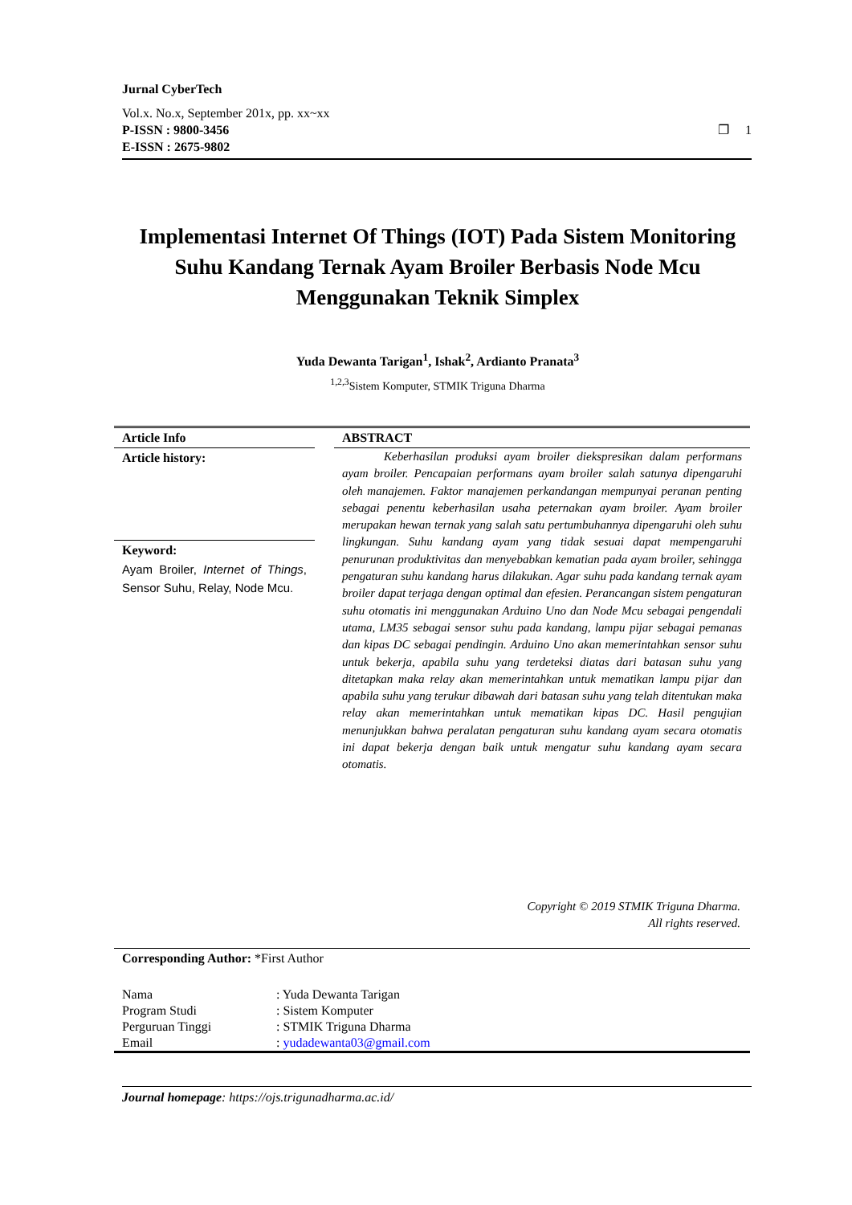Jurnal CyberTech
Vol.x. No.x, September 201x, pp. xx~xx
P-ISSN : 9800-3456 ❐ 1
E-ISSN : 2675-9802
Implementasi Internet Of Things (IOT) Pada Sistem Monitoring Suhu Kandang Ternak Ayam Broiler Berbasis Node Mcu Menggunakan Teknik Simplex
Yuda Dewanta Tarigan<sup>1</sup>, Ishak<sup>2</sup>, Ardianto Pranata<sup>3</sup>
<sup>1,2,3</sup>Sistem Komputer, STMIK Triguna Dharma
Article Info
Article history:
Keyword:
Ayam Broiler, Internet of Things, Sensor Suhu, Relay, Node Mcu.
ABSTRACT
Keberhasilan produksi ayam broiler diekspresikan dalam performans ayam broiler. Pencapaian performans ayam broiler salah satunya dipengaruhi oleh manajemen. Faktor manajemen perkandangan mempunyai peranan penting sebagai penentu keberhasilan usaha peternakan ayam broiler. Ayam broiler merupakan hewan ternak yang salah satu pertumbuhannya dipengaruhi oleh suhu lingkungan. Suhu kandang ayam yang tidak sesuai dapat mempengaruhi penurunan produktivitas dan menyebabkan kematian pada ayam broiler, sehingga pengaturan suhu kandang harus dilakukan. Agar suhu pada kandang ternak ayam broiler dapat terjaga dengan optimal dan efesien. Perancangan sistem pengaturan suhu otomatis ini menggunakan Arduino Uno dan Node Mcu sebagai pengendali utama, LM35 sebagai sensor suhu pada kandang, lampu pijar sebagai pemanas dan kipas DC sebagai pendingin. Arduino Uno akan memerintahkan sensor suhu untuk bekerja, apabila suhu yang terdeteksi diatas dari batasan suhu yang ditetapkan maka relay akan memerintahkan untuk mematikan lampu pijar dan apabila suhu yang terukur dibawah dari batasan suhu yang telah ditentukan maka relay akan memerintahkan untuk mematikan kipas DC. Hasil pengujian menunjukkan bahwa peralatan pengaturan suhu kandang ayam secara otomatis ini dapat bekerja dengan baik untuk mengatur suhu kandang ayam secara otomatis.
Copyright © 2019 STMIK Triguna Dharma.
All rights reserved.
Corresponding Author: *First Author
| Nama | : Yuda Dewanta Tarigan |
| Program Studi | : Sistem Komputer |
| Perguruan Tinggi | : STMIK Triguna Dharma |
| Email | : yudadewanta03@gmail.com |
Journal homepage: https://ojs.trigunadharma.ac.id/